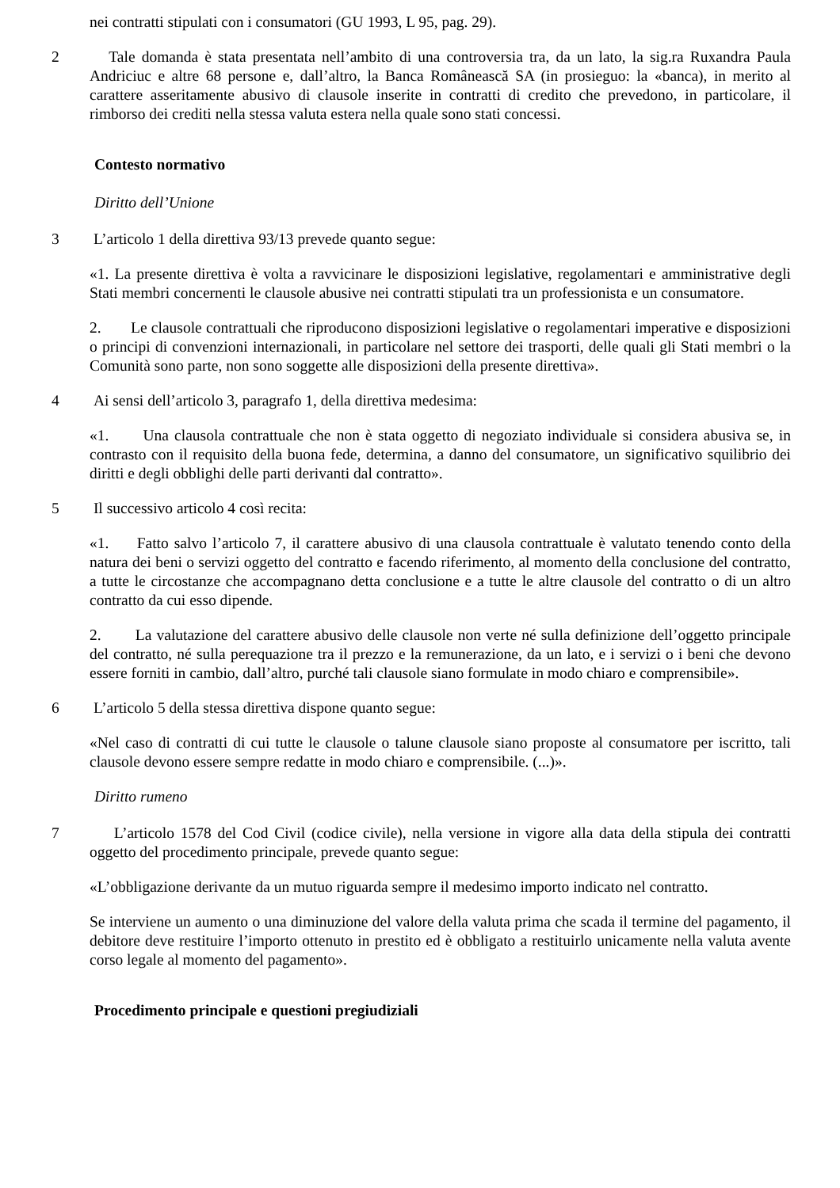nei contratti stipulati con i consumatori (GU 1993, L 95, pag. 29).
2 Tale domanda è stata presentata nell’ambito di una controversia tra, da un lato, la sig.ra Ruxandra Paula Andriciuc e altre 68 persone e, dall’altro, la Banca Românească SA (in prosieguo: la «banca), in merito al carattere asseritamente abusivo di clausole inserite in contratti di credito che prevedono, in particolare, il rimborso dei crediti nella stessa valuta estera nella quale sono stati concessi.
Contesto normativo
Diritto dell’Unione
3 L’articolo 1 della direttiva 93/13 prevede quanto segue:
«1. La presente direttiva è volta a ravvicinare le disposizioni legislative, regolamentari e amministrative degli Stati membri concernenti le clausole abusive nei contratti stipulati tra un professionista e un consumatore.
2. Le clausole contrattuali che riproducono disposizioni legislative o regolamentari imperative e disposizioni o principi di convenzioni internazionali, in particolare nel settore dei trasporti, delle quali gli Stati membri o la Comunità sono parte, non sono soggette alle disposizioni della presente direttiva».
4 Ai sensi dell’articolo 3, paragrafo 1, della direttiva medesima:
«1. Una clausola contrattuale che non è stata oggetto di negoziato individuale si considera abusiva se, in contrasto con il requisito della buona fede, determina, a danno del consumatore, un significativo squilibrio dei diritti e degli obblighi delle parti derivanti dal contratto».
5 Il successivo articolo 4 così recita:
«1. Fatto salvo l’articolo 7, il carattere abusivo di una clausola contrattuale è valutato tenendo conto della natura dei beni o servizi oggetto del contratto e facendo riferimento, al momento della conclusione del contratto, a tutte le circostanze che accompagnano detta conclusione e a tutte le altre clausole del contratto o di un altro contratto da cui esso dipende.
2. La valutazione del carattere abusivo delle clausole non verte né sulla definizione dell’oggetto principale del contratto, né sulla perequazione tra il prezzo e la remunerazione, da un lato, e i servizi o i beni che devono essere forniti in cambio, dall’altro, purché tali clausole siano formulate in modo chiaro e comprensibile».
6 L’articolo 5 della stessa direttiva dispone quanto segue:
«Nel caso di contratti di cui tutte le clausole o talune clausole siano proposte al consumatore per iscritto, tali clausole devono essere sempre redatte in modo chiaro e comprensibile. (...)».
Diritto rumeno
7 L’articolo 1578 del Cod Civil (codice civile), nella versione in vigore alla data della stipula dei contratti oggetto del procedimento principale, prevede quanto segue:
«L’obbligazione derivante da un mutuo riguarda sempre il medesimo importo indicato nel contratto.
Se interviene un aumento o una diminuzione del valore della valuta prima che scada il termine del pagamento, il debitore deve restituire l’importo ottenuto in prestito ed è obbligato a restituirlo unicamente nella valuta avente corso legale al momento del pagamento».
Procedimento principale e questioni pregiudiziali